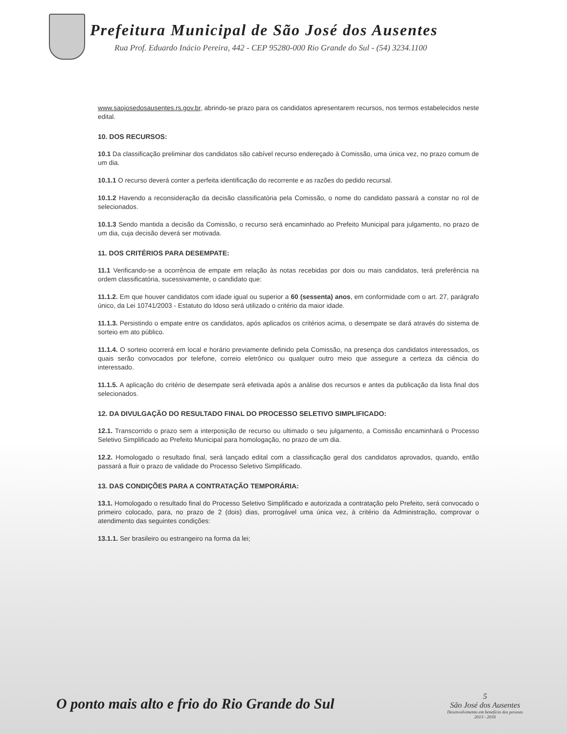Prefeitura Municipal de São José dos Ausentes
Rua Prof. Eduardo Inácio Pereira, 442 - CEP 95280-000 Rio Grande do Sul - (54) 3234.1100
www.saojosedosausentes.rs.gov.br, abrindo-se prazo para os candidatos apresentarem recursos, nos termos estabelecidos neste edital.
10. DOS RECURSOS:
10.1 Da classificação preliminar dos candidatos são cabível recurso endereçado à Comissão, uma única vez, no prazo comum de um dia.
10.1.1 O recurso deverá conter a perfeita identificação do recorrente e as razões do pedido recursal.
10.1.2 Havendo a reconsideração da decisão classificatória pela Comissão, o nome do candidato passará a constar no rol de selecionados.
10.1.3 Sendo mantida a decisão da Comissão, o recurso será encaminhado ao Prefeito Municipal para julgamento, no prazo de um dia, cuja decisão deverá ser motivada.
11. DOS CRITÉRIOS PARA DESEMPATE:
11.1 Verificando-se a ocorrência de empate em relação às notas recebidas por dois ou mais candidatos, terá preferência na ordem classificatória, sucessivamente, o candidato que:
11.1.2. Em que houver candidatos com idade igual ou superior a 60 (sessenta) anos, em conformidade com o art. 27, parágrafo único, da Lei 10741/2003 - Estatuto do Idoso será utilizado o critério da maior idade.
11.1.3. Persistindo o empate entre os candidatos, após aplicados os critérios acima, o desempate se dará através do sistema de sorteio em ato público.
11.1.4. O sorteio ocorrerá em local e horário previamente definido pela Comissão, na presença dos candidatos interessados, os quais serão convocados por telefone, correio eletrônico ou qualquer outro meio que assegure a certeza da ciência do interessado.
11.1.5. A aplicação do critério de desempate será efetivada após a análise dos recursos e antes da publicação da lista final dos selecionados.
12. DA DIVULGAÇÃO DO RESULTADO FINAL DO PROCESSO SELETIVO SIMPLIFICADO:
12.1. Transcorrido o prazo sem a interposição de recurso ou ultimado o seu julgamento, a Comissão encaminhará o Processo Seletivo Simplificado ao Prefeito Municipal para homologação, no prazo de um dia.
12.2. Homologado o resultado final, será lançado edital com a classificação geral dos candidatos aprovados, quando, então passará a fluir o prazo de validade do Processo Seletivo Simplificado.
13. DAS CONDIÇÕES PARA A CONTRATAÇÃO TEMPORÁRIA:
13.1. Homologado o resultado final do Processo Seletivo Simplificado e autorizada a contratação pelo Prefeito, será convocado o primeiro colocado, para, no prazo de 2 (dois) dias, prorrogável uma única vez, à critério da Administração, comprovar o atendimento das seguintes condições:
13.1.1. Ser brasileiro ou estrangeiro na forma da lei;
O ponto mais alto e frio do Rio Grande do Sul
5
São José dos Ausentes
Desenvolvimento em benefício das pessoas
2013 - 2016